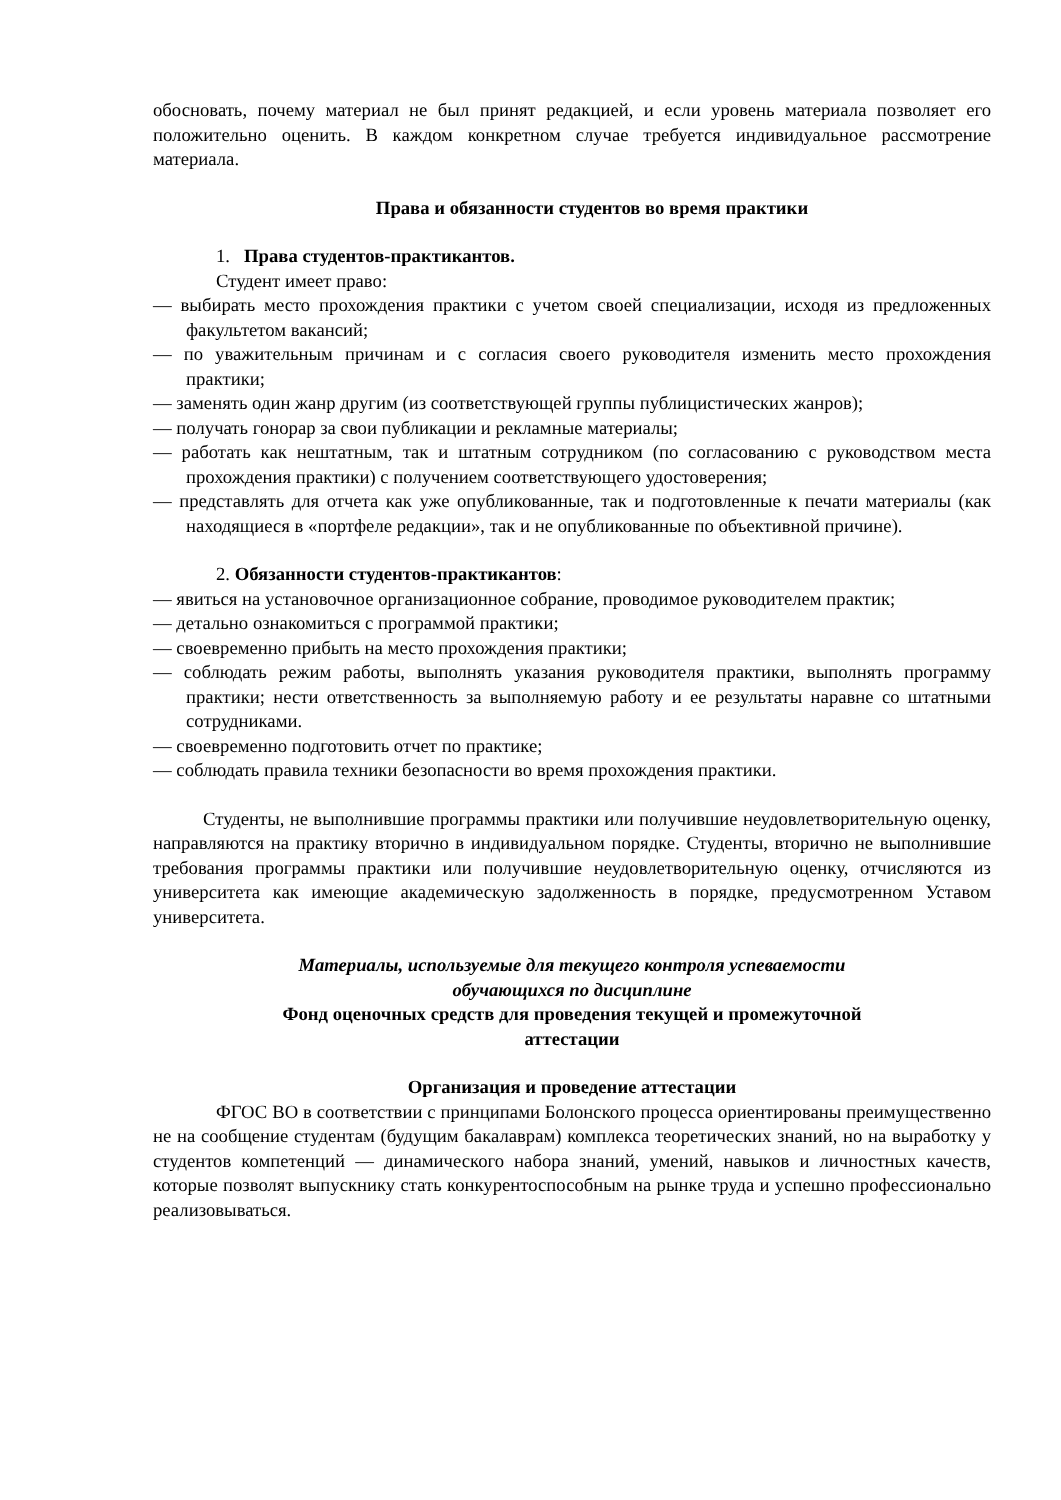обосновать, почему материал не был принят редакцией, и если уровень материала позволяет его положительно оценить. В каждом конкретном случае требуется индивидуальное рассмотрение материала.
Права и обязанности студентов во время практики
1. Права студентов-практикантов.
Студент имеет право:
— выбирать место прохождения практики с учетом своей специализации, исходя из предложенных факультетом вакансий;
— по уважительным причинам и с согласия своего руководителя изменить место прохождения практики;
— заменять один жанр другим (из соответствующей группы публицистических жанров);
— получать гонорар за свои публикации и рекламные материалы;
— работать как нештатным, так и штатным сотрудником (по согласованию с руководством места прохождения практики) с получением соответствующего удостоверения;
— представлять для отчета как уже опубликованные, так и подготовленные к печати материалы (как находящиеся в «портфеле редакции», так и не опубликованные по объективной причине).
2. Обязанности студентов-практикантов:
— явиться на установочное организационное собрание, проводимое руководителем практик;
— детально ознакомиться с программой практики;
— своевременно прибыть на место прохождения практики;
— соблюдать режим работы, выполнять указания руководителя практики, выполнять программу практики; нести ответственность за выполняемую работу и ее результаты наравне со штатными сотрудниками.
— своевременно подготовить отчет по практике;
— соблюдать правила техники безопасности во время прохождения практики.
Студенты, не выполнившие программы практики или получившие неудовлетворительную оценку, направляются на практику вторично в индивидуальном порядке. Студенты, вторично не выполнившие требования программы практики или получившие неудовлетворительную оценку, отчисляются из университета как имеющие академическую задолженность в порядке, предусмотренном Уставом университета.
Материалы, используемые для текущего контроля успеваемости
обучающихся по дисциплине
Фонд оценочных средств для проведения текущей и промежуточной
аттестации
Организация и проведение аттестации
ФГОС ВО в соответствии с принципами Болонского процесса ориентированы преимущественно не на сообщение студентам (будущим бакалаврам) комплекса теоретических знаний, но на выработку у студентов компетенций — динамического набора знаний, умений, навыков и личностных качеств, которые позволят выпускнику стать конкурентоспособным на рынке труда и успешно профессионально реализовываться.